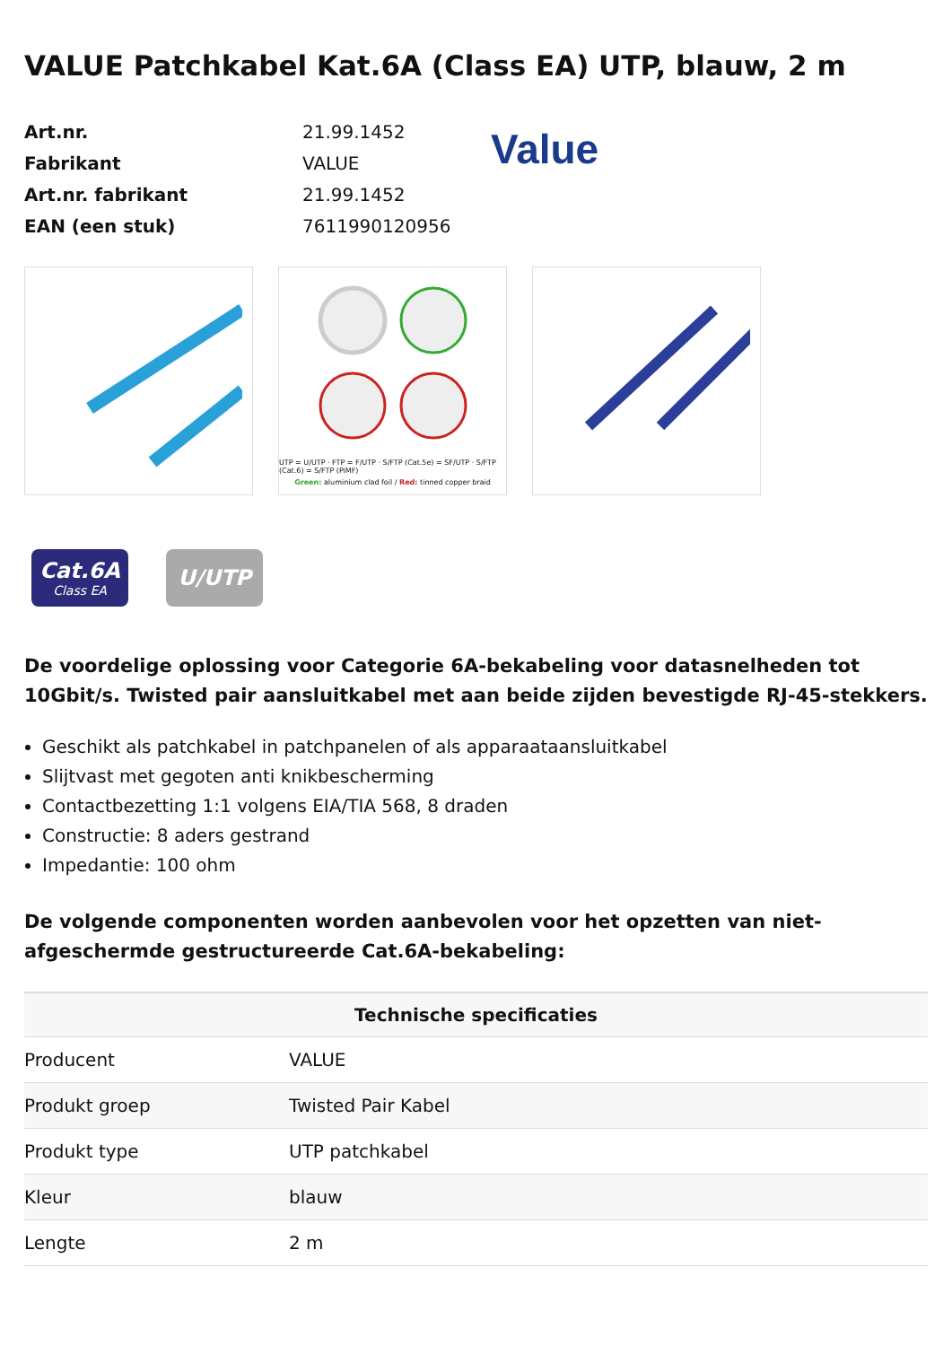VALUE Patchkabel Kat.6A (Class EA) UTP, blauw, 2 m
| Art.nr. | 21.99.1452 |
| Fabrikant | VALUE |
| Art.nr. fabrikant | 21.99.1452 |
| EAN (een stuk) | 7611990120956 |
Value
UTP = U/UTP · FTP = F/UTP · S/FTP (Cat.5e) = SF/UTP · S/FTP (Cat.6) = S/FTP (PiMF)
Green: aluminium clad foil / Red: tinned copper braid
Cat.6A
Class EA
U/UTP
De voordelige oplossing voor Categorie 6A-bekabeling voor datasnelheden tot 10Gbit/s. Twisted pair aansluitkabel met aan beide zijden bevestigde RJ-45-stekkers.
Geschikt als patchkabel in patchpanelen of als apparaataansluitkabel
Slijtvast met gegoten anti knikbescherming
Contactbezetting 1:1 volgens EIA/TIA 568, 8 draden
Constructie: 8 aders gestrand
Impedantie: 100 ohm
De volgende componenten worden aanbevolen voor het opzetten van niet-afgeschermde gestructureerde Cat.6A-bekabeling:
| Technische specificaties | |
| --- | --- |
| Producent | VALUE |
| Produkt groep | Twisted Pair Kabel |
| Produkt type | UTP patchkabel |
| Kleur | blauw |
| Lengte | 2 m |